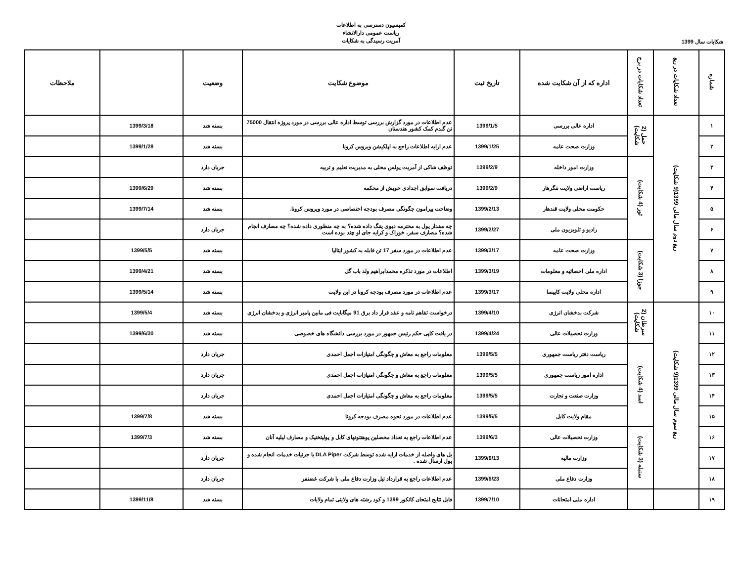کمیسیون دسترسی به اطلاعات
ریاست عمومی دارالانشاء
آمریت رسیدگی به شکایات
شکایات سال 1399
| شماره | تعداد شکایات در ربع | تعداد شکایات در برج | اداره که از آن شکایت شده | تاریخ ثبت | موضوع شکایت | وضعیت | | ملاحظات |
| --- | --- | --- | --- | --- | --- | --- | --- | --- |
| ۱ | ربع دوم سال مالی 1399(9 شکایت) | حمل (2 شکایت) | اداره عالی بررسی | 1399/1/5 | عدم اطلاعات در مورد گزارش بررسی توسط اداره عالی بررسی در مورد پروژه انتقال 75000 تن گندم کمک کشور هندستان | بسته شد | 1399/3/18 | |
| ۲ | | | وزارت صحت عامه | 1399/1/25 | عدم ارایه اطلاعات راجع به اپلکیشن ویروس کرونا | بسته شد | 1399/1/28 | |
| ۳ | | ثور (4 شکایت) | وزارت امور داخله | 1399/2/9 | توظف شاکی از آمریت پولس محلی به مدیریت تعلیم و تربیه | جریان دارد | | |
| ۴ | | | ریاست اراضی ولایت ننگرهار | 1399/2/9 | دریافت سوابق اجدادی خویش از محکمه | بسته شد | 1399/6/29 | |
| ۵ | | | حکومت محلی ولایت قندهار | 1399/2/13 | وضاحت پیرامون چگونگی مصرف بودجه اختصاصی در مورد ویروس کرونا. | بسته شد | 1399/7/14 | |
| ۶ | | | رادیو و تلویزیون ملی | 1399/2/27 | چه مقدار پول به محترمه دیوی پتنگ داده شده؟ به چه منظوری داده شده؟ چه مصارف انجام شده؟ مصارف سفر، خوراک و کرایه جای او چند بوده است | جریان دارد | | |
| ۷ | | جوزا (3 شکایت) | وزارت صحت عامه | 1399/3/17 | عدم اطلاعات در مورد سفر 17 تن قابله به کشور ایتالیا | بسته شد | 1399/5/5 | |
| ۸ | | | اداره ملی احصائیه و معلومات | 1399/3/19 | اطلاعات در مورد تذکره محمدابراهیم ولد باب گل | بسته شد | 1399/4/21 | |
| ۹ | | | اداره محلی ولایت کاپیسا | 1399/3/17 | عدم اطلاعات در مورد مصرف بودجه کرونا در این ولایت | بسته شد | 1399/5/14 | |
| ۱۰ | ربع سوم سال مالی 1399(9 شکایت) | سرطان (2 شکایت) | شرکت بدخشان انرژی | 1399/4/10 | درخواست تفاهم نامه و عقد قرار داد برق 91 میگابایت فی مابین پامیر انرژی و بدخشان انرژی | بسته شد | 1399/5/4 | |
| ۱۱ | | | وزارت تحصیلات عالی | 1399/4/24 | در یافت کاپی حکم رئیس جمهور در مورد بررسی دانشگاه های خصوصی | بسته شد | 1399/6/30 | |
| ۱۲ | | اسد (4 شکایت) | ریاست دفتر ریاست جمهوری | 1399/5/5 | معلومات راجع به معاش و چگونگی امتیازات اجمل احمدی | جریان دارد | | |
| ۱۳ | | | اداره امور ریاست جمهوری | 1399/5/5 | معلومات راجع به معاش و چگونگی امتیازات اجمل احمدی | جریان دارد | | |
| ۱۴ | | | وزارت صنعت و تجارت | 1399/5/5 | معلومات راجع به معاش و چگونگی امتیازات اجمل احمدی | جریان دارد | | |
| ۱۵ | | | مقام ولایت کابل | 1399/5/5 | عدم اطلاعات در مورد نحوه مصرف بودجه کرونا | بسته شد | 1399/7/8 | |
| ۱۶ | | سنبله (3 شکایت) | وزارت تحصیلات عالی | 1399/6/3 | عدم اطلاعات راجع به تعداد محصلین پوهنتونهای کابل و پولیتخنیک و مصارف لیلیه آنان | بسته شد | 1399/7/3 | |
| ۱۷ | | | وزارت مالیه | 1399/6/13 | بل های واصله از خدمات ارایه شده توسط شرکت DLA Piper با جزئیات خدمات انجام شده و پول ارسال شده . | جریان دارد | | |
| ۱۸ | | | وزارت دفاع ملی | 1399/6/23 | عدم اطلاعات راجع به قرارداد تیل وزارت دفاع ملی با شرکت غضنفر | جریان دارد | | |
| ۱۹ | | | اداره ملی امتحانات | 1399/7/10 | فایل نتایج امتحان کانکور 1399 و کود رشته های ولایتی تمام ولایات | بسته شد | 1399/11/8 | |